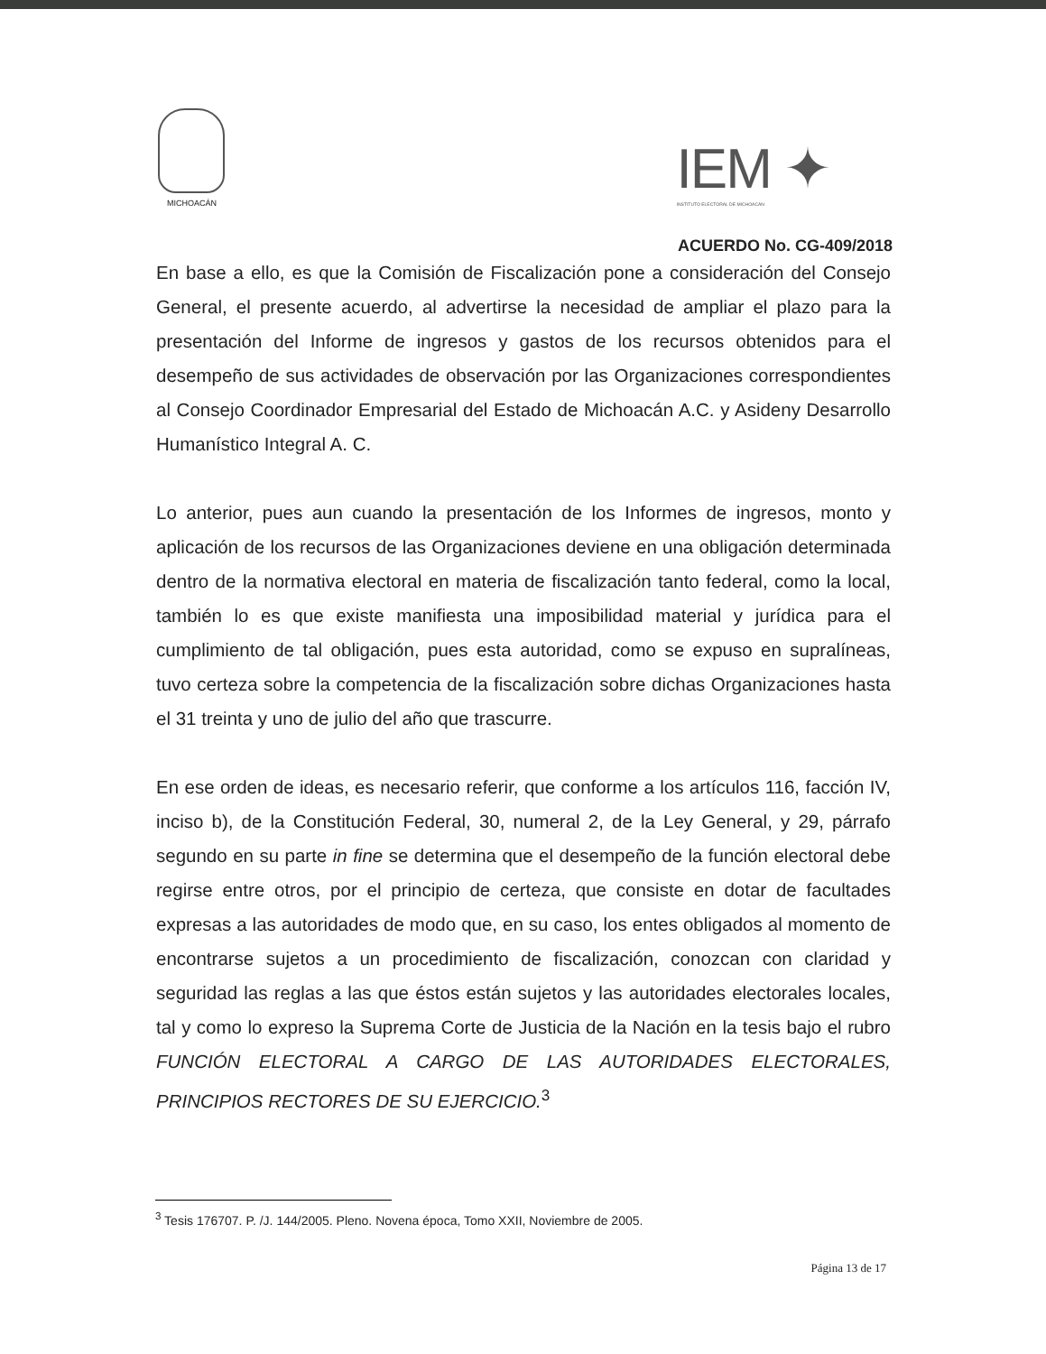MICHOACÁN
IEM ✦
INSTITUTO ELECTORAL DE MICHOACÁN
ACUERDO No. CG-409/2018
En base a ello, es que la Comisión de Fiscalización pone a consideración del Consejo General, el presente acuerdo, al advertirse la necesidad de ampliar el plazo para la presentación del Informe de ingresos y gastos de los recursos obtenidos para el desempeño de sus actividades de observación por las Organizaciones correspondientes al Consejo Coordinador Empresarial del Estado de Michoacán A.C. y Asideny Desarrollo Humanístico Integral A. C.
Lo anterior, pues aun cuando la presentación de los Informes de ingresos, monto y aplicación de los recursos de las Organizaciones deviene en una obligación determinada dentro de la normativa electoral en materia de fiscalización tanto federal, como la local, también lo es que existe manifiesta una imposibilidad material y jurídica para el cumplimiento de tal obligación, pues esta autoridad, como se expuso en supralíneas, tuvo certeza sobre la competencia de la fiscalización sobre dichas Organizaciones hasta el 31 treinta y uno de julio del año que trascurre.
En ese orden de ideas, es necesario referir, que conforme a los artículos 116, facción IV, inciso b), de la Constitución Federal, 30, numeral 2, de la Ley General, y 29, párrafo segundo en su parte in fine se determina que el desempeño de la función electoral debe regirse entre otros, por el principio de certeza, que consiste en dotar de facultades expresas a las autoridades de modo que, en su caso, los entes obligados al momento de encontrarse sujetos a un procedimiento de fiscalización, conozcan con claridad y seguridad las reglas a las que éstos están sujetos y las autoridades electorales locales, tal y como lo expreso la Suprema Corte de Justicia de la Nación en la tesis bajo el rubro FUNCIÓN ELECTORAL A CARGO DE LAS AUTORIDADES ELECTORALES, PRINCIPIOS RECTORES DE SU EJERCICIO.<sup>3</sup>
<sup>3</sup> Tesis 176707. P. /J. 144/2005. Pleno. Novena época, Tomo XXII, Noviembre de 2005.
Página 13 de 17